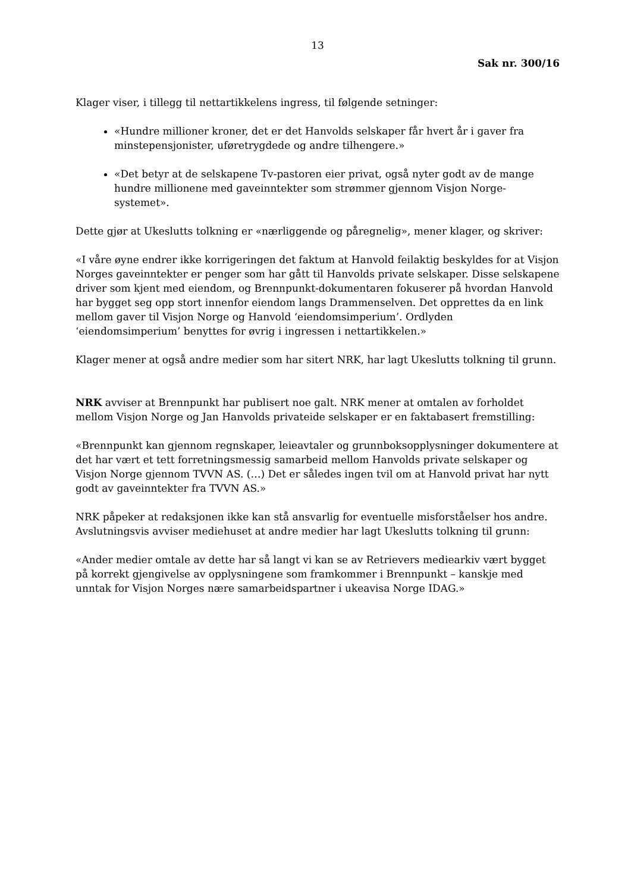13
Sak nr. 300/16
Klager viser, i tillegg til nettartikkelens ingress, til følgende setninger:
«Hundre millioner kroner, det er det Hanvolds selskaper får hvert år i gaver fra minstepensjonister, uføretrygdede og andre tilhengere.»
«Det betyr at de selskapene Tv-pastoren eier privat, også nyter godt av de mange hundre millionene med gaveinntekter som strømmer gjennom Visjon Norge-systemet».
Dette gjør at Ukeslutts tolkning er «nærliggende og påregnelig», mener klager, og skriver:
«I våre øyne endrer ikke korrigeringen det faktum at Hanvold feilaktig beskyldes for at Visjon Norges gaveinntekter er penger som har gått til Hanvolds private selskaper. Disse selskapene driver som kjent med eiendom, og Brennpunkt-dokumentaren fokuserer på hvordan Hanvold har bygget seg opp stort innenfor eiendom langs Drammenselven. Det opprettes da en link mellom gaver til Visjon Norge og Hanvold ‘eiendomsimperium’. Ordlyden ‘eiendomsimperium’ benyttes for øvrig i ingressen i nettartikkelen.»
Klager mener at også andre medier som har sitert NRK, har lagt Ukeslutts tolkning til grunn.
NRK avviser at Brennpunkt har publisert noe galt. NRK mener at omtalen av forholdet mellom Visjon Norge og Jan Hanvolds privateide selskaper er en faktabasert fremstilling:
«Brennpunkt kan gjennom regnskaper, leieavtaler og grunnboksopplysninger dokumentere at det har vært et tett forretningsmessig samarbeid mellom Hanvolds private selskaper og Visjon Norge gjennom TVVN AS. (…) Det er således ingen tvil om at Hanvold privat har nytt godt av gaveinntekter fra TVVN AS.»
NRK påpeker at redaksjonen ikke kan stå ansvarlig for eventuelle misforståelser hos andre. Avslutningsvis avviser mediehuset at andre medier har lagt Ukeslutts tolkning til grunn:
«Ander medier omtale av dette har så langt vi kan se av Retrievers mediearkiv vært bygget på korrekt gjengivelse av opplysningene som framkommer i Brennpunkt – kanskje med unntak for Visjon Norges nære samarbeidspartner i ukeavisa Norge IDAG.»